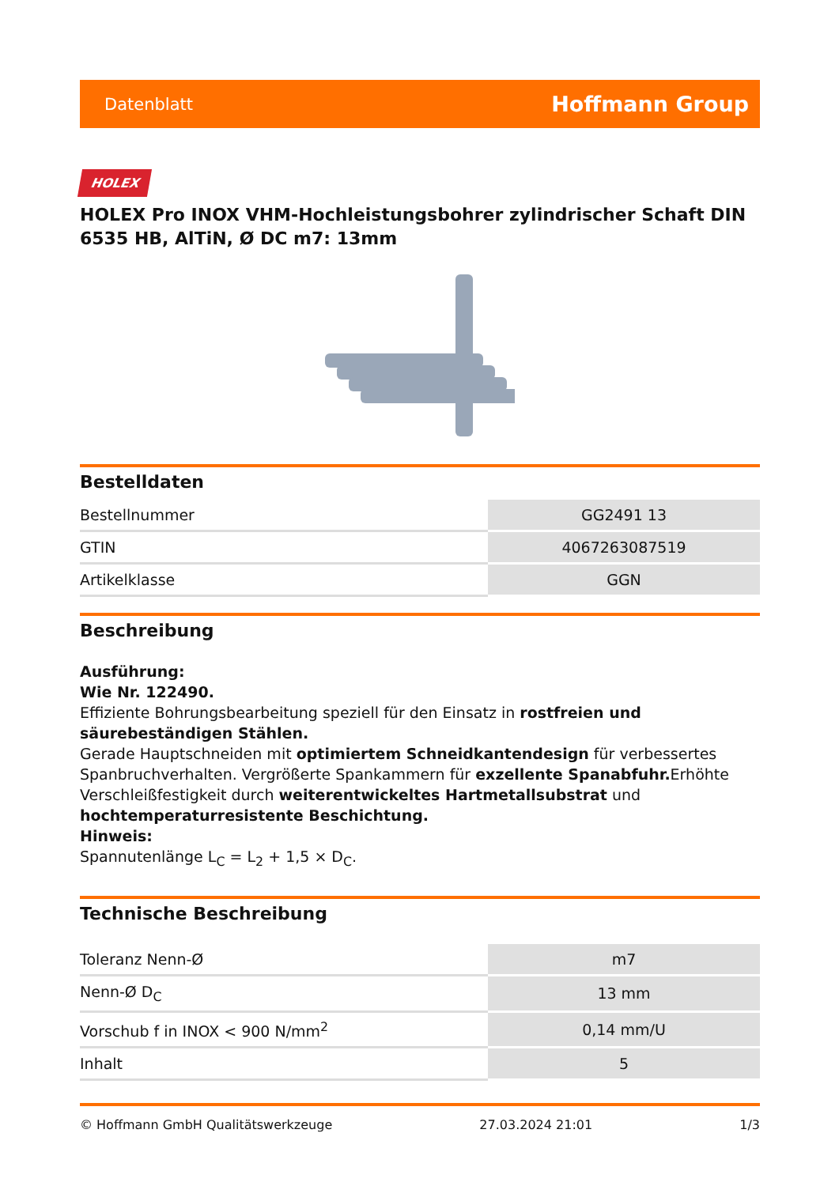Datenblatt Hoffmann Group
HOLEX
HOLEX Pro INOX VHM-Hochleistungsbohrer zylindrischer Schaft DIN 6535 HB, AlTiN, Ø DC m7: 13mm
Bestelldaten
| Bestellnummer | GG2491 13 |
| GTIN | 4067263087519 |
| Artikelklasse | GGN |
Beschreibung
Ausführung:
Wie Nr. 122490.
Effiziente Bohrungsbearbeitung speziell für den Einsatz in rostfreien und säurebeständigen Stählen.
Gerade Hauptschneiden mit optimiertem Schneidkantendesign für verbessertes Spanbruchverhalten. Vergrößerte Spankammern für exzellente Spanabfuhr. Erhöhte Verschleißfestigkeit durch weiterentwickeltes Hartmetallsubstrat und hochtemperaturresistente Beschichtung.
Hinweis:
Spannutenlänge L<sub>C</sub> = L<sub>2</sub> + 1,5 × D<sub>C</sub>.
Technische Beschreibung
| Toleranz Nenn-Ø | m7 |
| Nenn-Ø D<sub>C</sub> | 13 mm |
| Vorschub f in INOX < 900 N/mm<sup>2</sup> | 0,14 mm/U |
| Inhalt | 5 |
© Hoffmann GmbH Qualitätswerkzeuge 27.03.2024 21:01 1/3